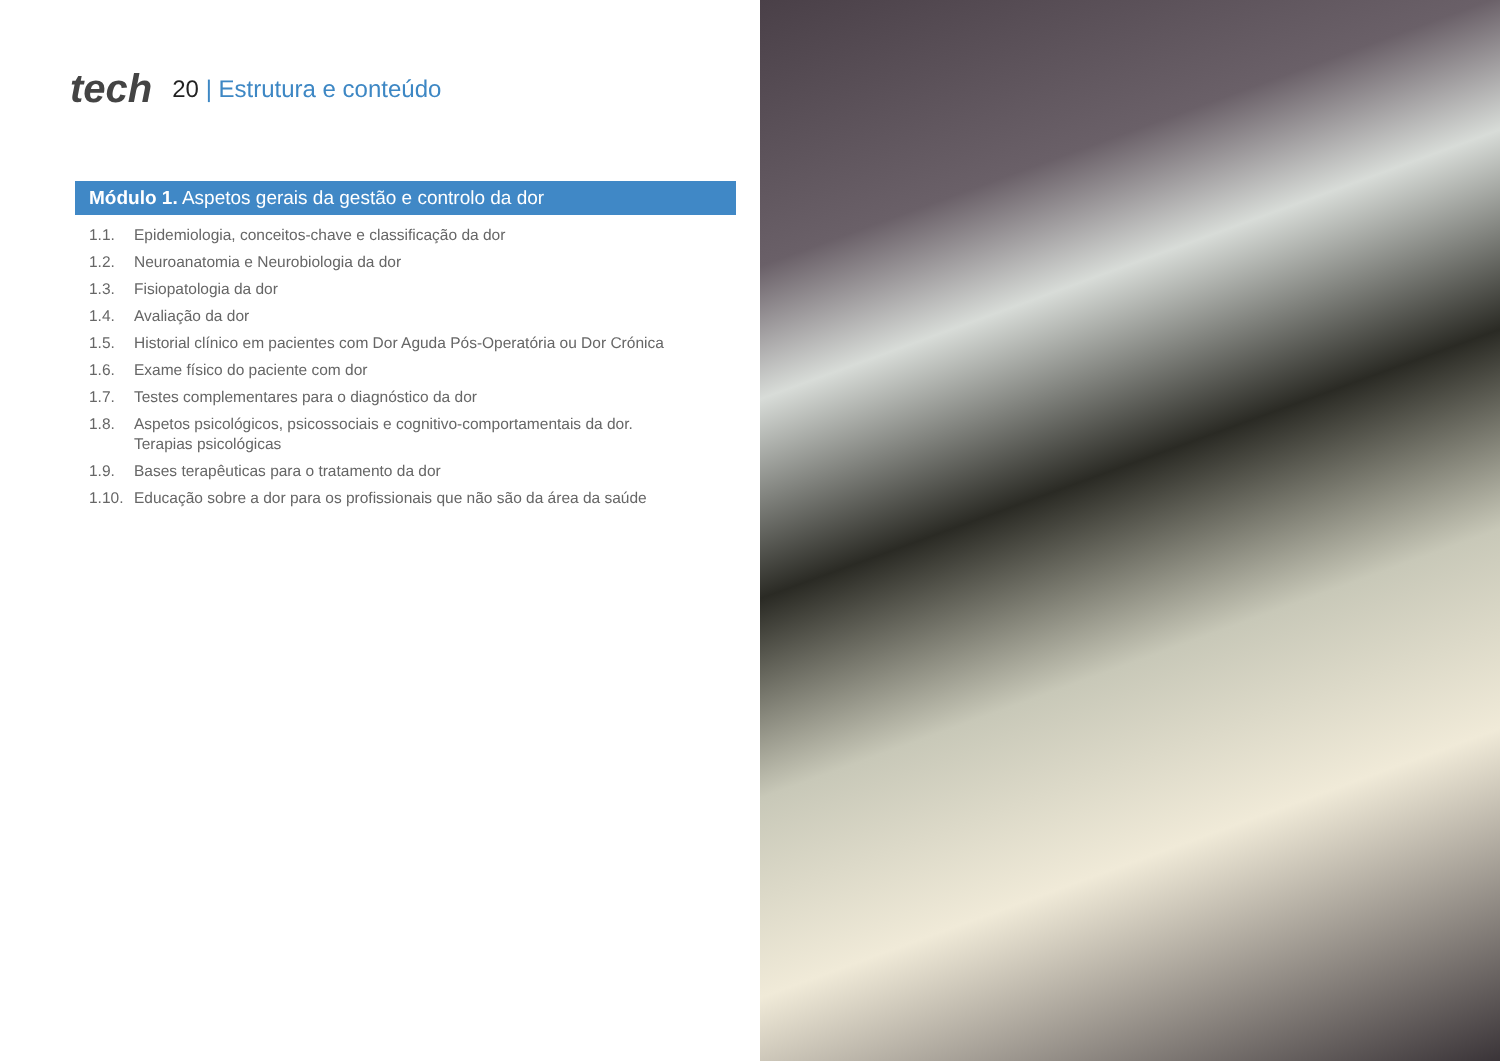tech
20 | Estrutura e conteúdo
Módulo 1. Aspetos gerais da gestão e controlo da dor
1.1. Epidemiologia, conceitos-chave e classificação da dor
1.2. Neuroanatomia e Neurobiologia da dor
1.3. Fisiopatologia da dor
1.4. Avaliação da dor
1.5. Historial clínico em pacientes com Dor Aguda Pós-Operatória ou Dor Crónica
1.6. Exame físico do paciente com dor
1.7. Testes complementares para o diagnóstico da dor
1.8. Aspetos psicológicos, psicossociais e cognitivo-comportamentais da dor.
Terapias psicológicas
1.9. Bases terapêuticas para o tratamento da dor
1.10. Educação sobre a dor para os profissionais que não são da área da saúde